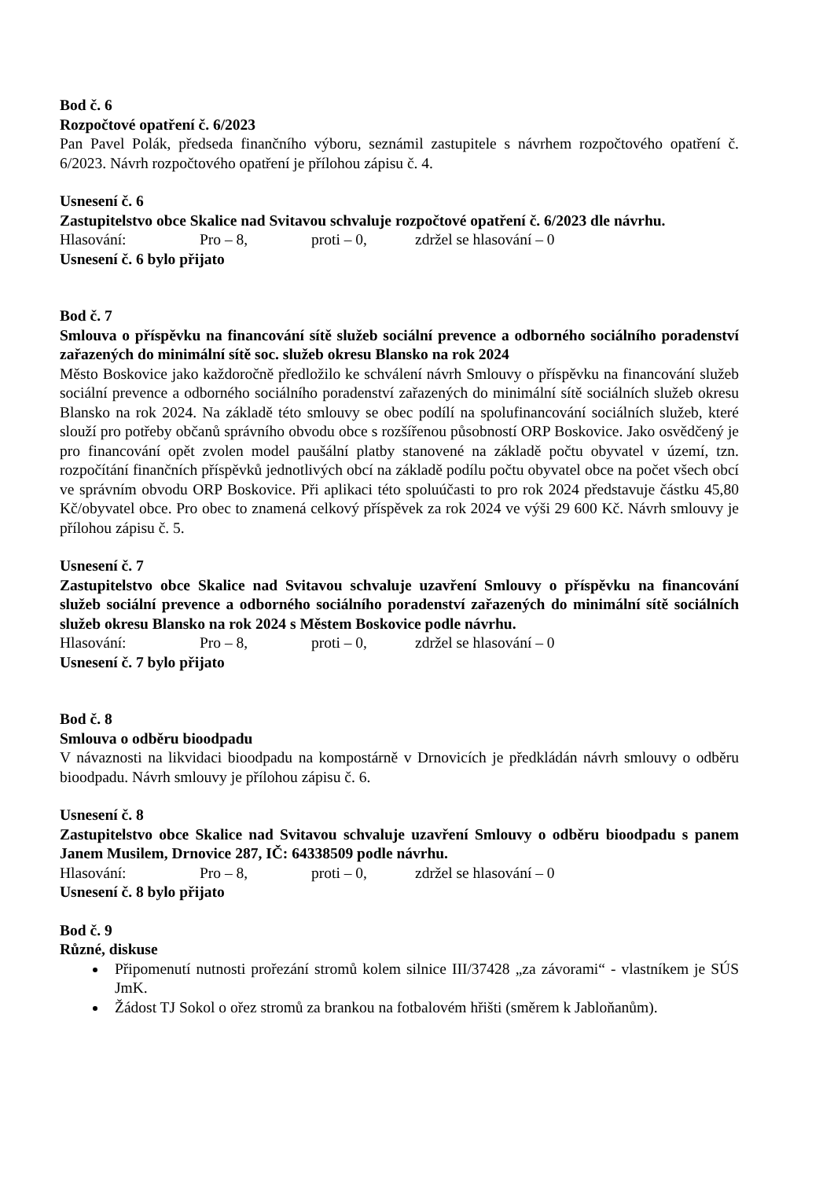Bod č. 6
Rozpočtové opatření č. 6/2023
Pan Pavel Polák, předseda finančního výboru, seznámil zastupitele s návrhem rozpočtového opatření č. 6/2023. Návrh rozpočtového opatření je přílohou zápisu č. 4.
Usnesení č. 6
Zastupitelstvo obce Skalice nad Svitavou schvaluje rozpočtové opatření č. 6/2023 dle návrhu.
Hlasování: Pro – 8, proti – 0, zdržel se hlasování – 0
Usnesení č. 6 bylo přijato
Bod č. 7
Smlouva o příspěvku na financování sítě služeb sociální prevence a odborného sociálního poradenství zařazených do minimální sítě soc. služeb okresu Blansko na rok 2024
Město Boskovice jako každoročně předložilo ke schválení návrh Smlouvy o příspěvku na financování služeb sociální prevence a odborného sociálního poradenství zařazených do minimální sítě sociálních služeb okresu Blansko na rok 2024. Na základě této smlouvy se obec podílí na spolufinancování sociálních služeb, které slouží pro potřeby občanů správního obvodu obce s rozšířenou působností ORP Boskovice. Jako osvědčený je pro financování opět zvolen model paušální platby stanovené na základě počtu obyvatel v území, tzn. rozpočítání finančních příspěvků jednotlivých obcí na základě podílu počtu obyvatel obce na počet všech obcí ve správním obvodu ORP Boskovice. Při aplikaci této spoluúčasti to pro rok 2024 představuje částku 45,80 Kč/obyvatel obce. Pro obec to znamená celkový příspěvek za rok 2024 ve výši 29 600 Kč. Návrh smlouvy je přílohou zápisu č. 5.
Usnesení č. 7
Zastupitelstvo obce Skalice nad Svitavou schvaluje uzavření Smlouvy o příspěvku na financování služeb sociální prevence a odborného sociálního poradenství zařazených do minimální sítě sociálních služeb okresu Blansko na rok 2024 s Městem Boskovice podle návrhu.
Hlasování: Pro – 8, proti – 0, zdržel se hlasování – 0
Usnesení č. 7 bylo přijato
Bod č. 8
Smlouva o odběru bioodpadu
V návaznosti na likvidaci bioodpadu na kompostárně v Drnovicích je předkládán návrh smlouvy o odběru bioodpadu. Návrh smlouvy je přílohou zápisu č. 6.
Usnesení č. 8
Zastupitelstvo obce Skalice nad Svitavou schvaluje uzavření Smlouvy o odběru bioodpadu s panem Janem Musilem, Drnovice 287, IČ: 64338509 podle návrhu.
Hlasování: Pro – 8, proti – 0, zdržel se hlasování – 0
Usnesení č. 8 bylo přijato
Bod č. 9
Různé, diskuse
Připomenutí nutnosti prořezání stromů kolem silnice III/37428 „za závorami“ - vlastníkem je SÚS JmK.
Žádost TJ Sokol o ořez stromů za brankou na fotbalovém hřišti (směrem k Jabloňanům).